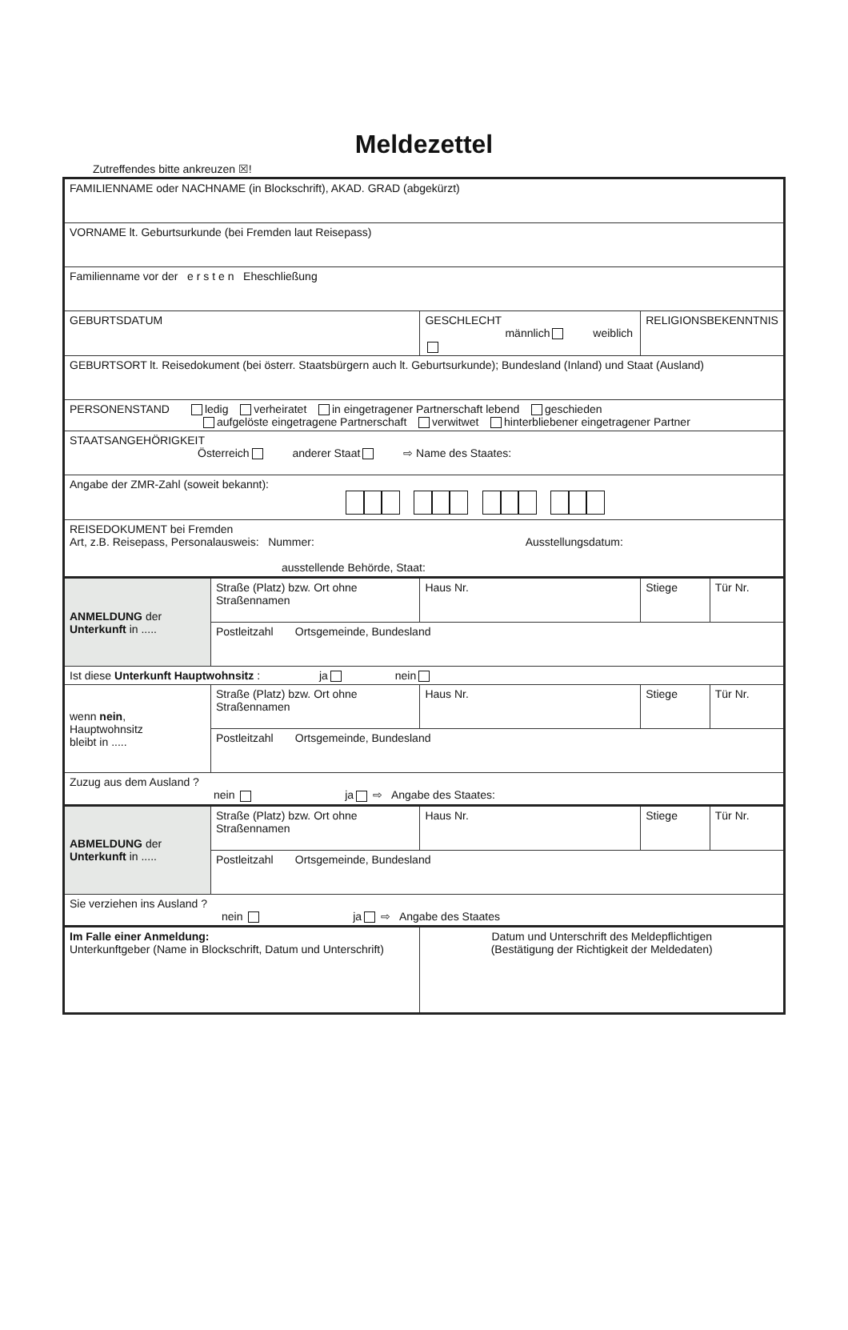Meldezettel
Zutreffendes bitte ankreuzen ☒!
| FAMILIENNAME oder NACHNAME (in Blockschrift), AKAD. GRAD (abgekürzt) | | | | | |
| VORNAME lt. Geburtsurkunde (bei Fremden laut Reisepass) | | | | | |
| Familienname vor der e r s t e n Eheschließung | | | | | |
| GEBURTSDATUM | | GESCHLECHT männlich weiblich | | RELIGIONSBEKENNTNIS | |
| GEBURTSORT lt. Reisedokument (bei österr. Staatsbürgern auch lt. Geburtsurkunde); Bundesland (Inland) und Staat (Ausland) | | | | | |
| PERSONENSTAND ledig verheiratet in eingetragener Partnerschaft lebend geschieden aufgelöste eingetragene Partnerschaft verwitwet hinterbliebener eingetragener Partner | | | | | |
| STAATSANGEHÖRIGKEIT Österreich anderer Staat ⇨ Name des Staates: | | | | | |
| Angabe der ZMR-Zahl (soweit bekannt): | | | | | |
| REISEDOKUMENT bei Fremden Art, z.B. Reisepass, Personalausweis: Nummer: Ausstellungsdatum: ausstellende Behörde, Staat: | | | | | |
| ANMELDUNG der Unterkunft in ..... | Straße (Platz) bzw. Ort ohne Straßennamen | | Haus Nr. | Stiege | Tür Nr. |
| | Postleitzahl Ortsgemeinde, Bundesland | | | | |
| Ist diese Unterkunft Hauptwohnsitz : ja nein | | | | | |
| wenn nein , Hauptwohnsitz bleibt in ..... | Straße (Platz) bzw. Ort ohne Straßennamen | | Haus Nr. | Stiege | Tür Nr. |
| | Postleitzahl Ortsgemeinde, Bundesland | | | | |
| Zuzug aus dem Ausland ? nein ja ⇨ Angabe des Staates: | | | | | |
| ABMELDUNG der Unterkunft in ..... | Straße (Platz) bzw. Ort ohne Straßennamen | | Haus Nr. | Stiege | Tür Nr. |
| | Postleitzahl Ortsgemeinde, Bundesland | | | | |
| Sie verziehen ins Ausland ? nein ja ⇨ Angabe des Staates | | | | | |
| Im Falle einer Anmeldung: Unterkunftgeber (Name in Blockschrift, Datum und Unterschrift) | | | Datum und Unterschrift des Meldepflichtigen (Bestätigung der Richtigkeit der Meldedaten) | | |